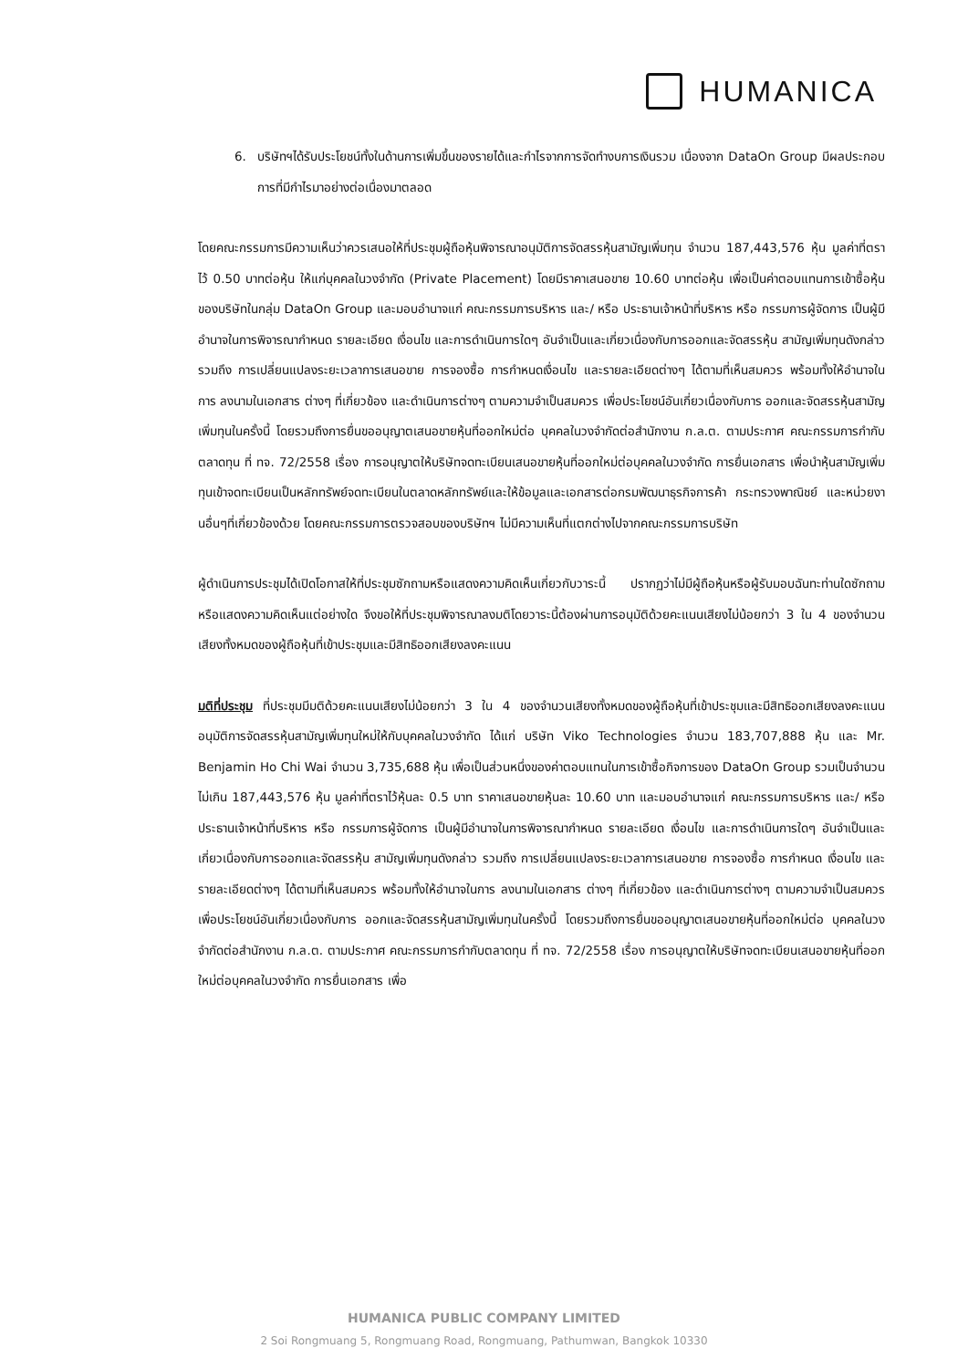HUMANICA
6. บริษัทฯได้รับประโยชน์ทั้งในด้านการเพิ่มขึ้นของรายได้และกำไรจากการจัดทำงบการเงินรวม เนื่องจาก DataOn Group มีผลประกอบการที่มีกำไรมาอย่างต่อเนื่องมาตลอด
โดยคณะกรรมการมีความเห็นว่าควรเสนอให้ที่ประชุมผู้ถือหุ้นพิจารณาอนุมัติการจัดสรรหุ้นสามัญเพิ่มทุน จำนวน 187,443,576 หุ้น มูลค่าที่ตราไว้ 0.50 บาทต่อหุ้น ให้แก่บุคคลในวงจำกัด (Private Placement) โดยมีราคาเสนอขาย 10.60 บาทต่อหุ้น เพื่อเป็นค่าตอบแทนการเข้าซื้อหุ้นของบริษัทในกลุ่ม DataOn Group และมอบอำนาจแก่ คณะกรรมการบริหาร และ/ หรือ ประธานเจ้าหน้าที่บริหาร หรือ กรรมการผู้จัดการ เป็นผู้มีอำนาจในการพิจารณากำหนด รายละเอียด เงื่อนไข และการดำเนินการใดๆ อันจำเป็นและเกี่ยวเนื่องกับการออกและจัดสรรหุ้น สามัญเพิ่มทุนดังกล่าว รวมถึง การเปลี่ยนแปลงระยะเวลาการเสนอขาย การจองซื้อ การกำหนดเงื่อนไข และรายละเอียดต่างๆ ได้ตามที่เห็นสมควร พร้อมทั้งให้อำนาจในการ ลงนามในเอกสาร ต่างๆ ที่เกี่ยวข้อง และดำเนินการต่างๆ ตามความจำเป็นสมควร เพื่อประโยชน์อันเกี่ยวเนื่องกับการ ออกและจัดสรรหุ้นสามัญเพิ่มทุนในครั้งนี้ โดยรวมถึงการยื่นขออนุญาตเสนอขายหุ้นที่ออกใหม่ต่อ บุคคลในวงจำกัดต่อสำนักงาน ก.ล.ต. ตามประกาศ คณะกรรมการกำกับตลาดทุน ที่ ทจ. 72/2558 เรื่อง การอนุญาตให้บริษัทจดทะเบียนเสนอขายหุ้นที่ออกใหม่ต่อบุคคลในวงจำกัด การยื่นเอกสาร เพื่อนำหุ้นสามัญเพิ่มทุนเข้าจดทะเบียนเป็นหลักทรัพย์จดทะเบียนในตลาดหลักทรัพย์และให้ข้อมูลและเอกสารต่อกรมพัฒนาธุรกิจการค้า กระทรวงพาณิชย์ และหน่วยงานอื่นๆที่เกี่ยวข้องด้วย โดยคณะกรรมการตรวจสอบของบริษัทฯ ไม่มีความเห็นที่แตกต่างไปจากคณะกรรมการบริษัท
ผู้ดำเนินการประชุมได้เปิดโอกาสให้ที่ประชุมซักถามหรือแสดงความคิดเห็นเกี่ยวกับวาระนี้ ปรากฏว่าไม่มีผู้ถือหุ้นหรือผู้รับมอบฉันทะท่านใดซักถามหรือแสดงความคิดเห็นแต่อย่างใด จึงขอให้ที่ประชุมพิจารณาลงมติโดยวาระนี้ต้องผ่านการอนุมัติด้วยคะแนนเสียงไม่น้อยกว่า 3 ใน 4 ของจำนวนเสียงทั้งหมดของผู้ถือหุ้นที่เข้าประชุมและมีสิทธิออกเสียงลงคะแนน
มติที่ประชุม ที่ประชุมมีมติด้วยคะแนนเสียงไม่น้อยกว่า 3 ใน 4 ของจำนวนเสียงทั้งหมดของผู้ถือหุ้นที่เข้าประชุมและมีสิทธิออกเสียงลงคะแนน อนุมัติการจัดสรรหุ้นสามัญเพิ่มทุนใหม่ให้กับบุคคลในวงจำกัด ได้แก่ บริษัท Viko Technologies จำนวน 183,707,888 หุ้น และ Mr. Benjamin Ho Chi Wai จำนวน 3,735,688 หุ้น เพื่อเป็นส่วนหนึ่งของค่าตอบแทนในการเข้าซื้อกิจการของ DataOn Group รวมเป็นจำนวนไม่เกิน 187,443,576 หุ้น มูลค่าที่ตราไว้หุ้นละ 0.5 บาท ราคาเสนอขายหุ้นละ 10.60 บาท และมอบอำนาจแก่ คณะกรรมการบริหาร และ/ หรือ ประธานเจ้าหน้าที่บริหาร หรือ กรรมการผู้จัดการ เป็นผู้มีอำนาจในการพิจารณากำหนด รายละเอียด เงื่อนไข และการดำเนินการใดๆ อันจำเป็นและเกี่ยวเนื่องกับการออกและจัดสรรหุ้น สามัญเพิ่มทุนดังกล่าว รวมถึง การเปลี่ยนแปลงระยะเวลาการเสนอขาย การจองซื้อ การกำหนด เงื่อนไข และรายละเอียดต่างๆ ได้ตามที่เห็นสมควร พร้อมทั้งให้อำนาจในการ ลงนามในเอกสาร ต่างๆ ที่เกี่ยวข้อง และดำเนินการต่างๆ ตามความจำเป็นสมควร เพื่อประโยชน์อันเกี่ยวเนื่องกับการ ออกและจัดสรรหุ้นสามัญเพิ่มทุนในครั้งนี้ โดยรวมถึงการยื่นขออนุญาตเสนอขายหุ้นที่ออกใหม่ต่อ บุคคลในวงจำกัดต่อสำนักงาน ก.ล.ต. ตามประกาศ คณะกรรมการกำกับตลาดทุน ที่ ทจ. 72/2558 เรื่อง การอนุญาตให้บริษัทจดทะเบียนเสนอขายหุ้นที่ออกใหม่ต่อบุคคลในวงจำกัด การยื่นเอกสาร เพื่อ
HUMANICA PUBLIC COMPANY LIMITED
2 Soi Rongmuang 5, Rongmuang Road, Rongmuang, Pathumwan, Bangkok 10330